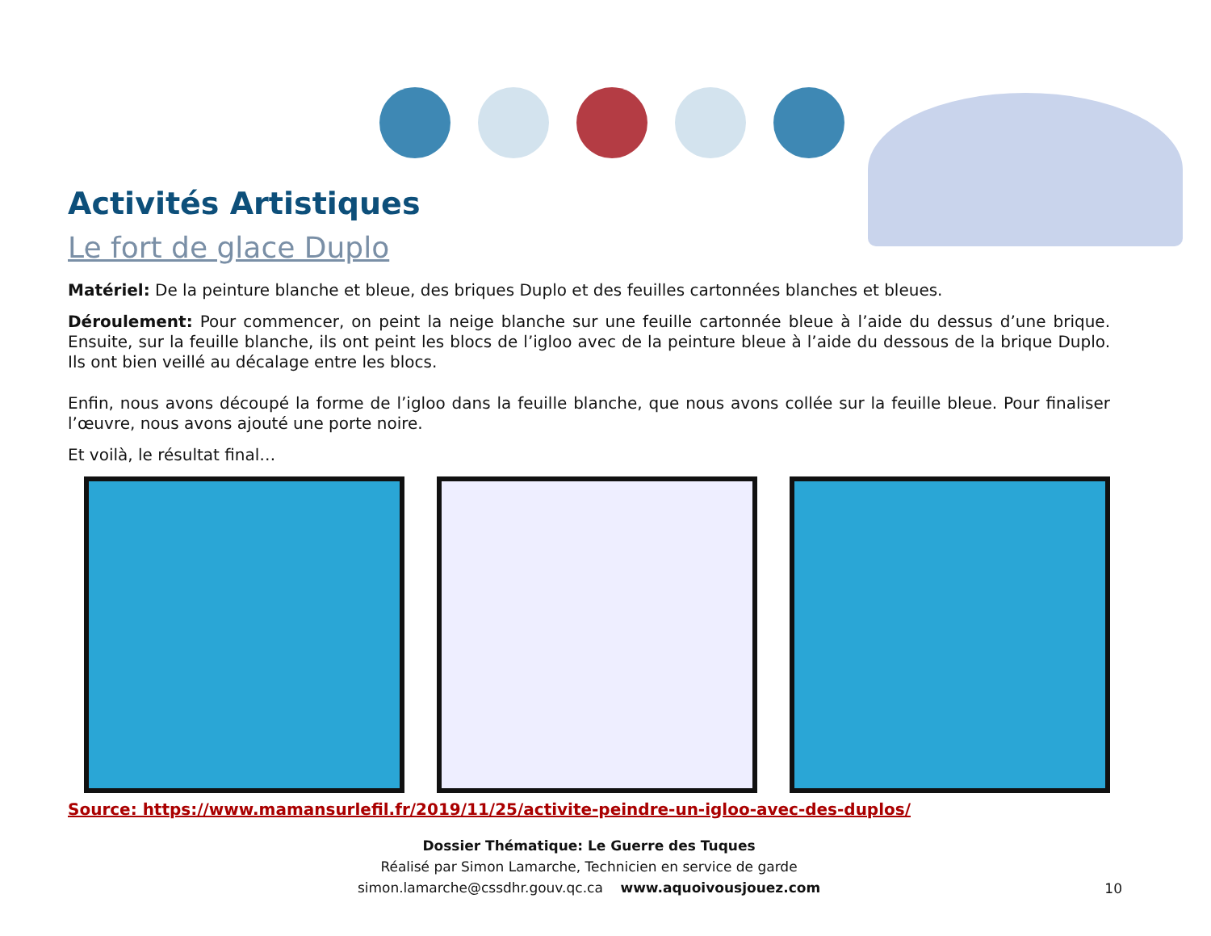Activités Artistiques
Le fort de glace Duplo
Matériel: De la peinture blanche et bleue, des briques Duplo et des feuilles cartonnées blanches et bleues.
Déroulement: Pour commencer, on peint la neige blanche sur une feuille cartonnée bleue à l’aide du dessus d’une brique. Ensuite, sur la feuille blanche, ils ont peint les blocs de l’igloo avec de la peinture bleue à l’aide du dessous de la brique Duplo. Ils ont bien veillé au décalage entre les blocs.
Enfin, nous avons découpé la forme de l’igloo dans la feuille blanche, que nous avons collée sur la feuille bleue. Pour finaliser l’œuvre, nous avons ajouté une porte noire.
Et voilà, le résultat final…
Source: https://www.mamansurlefil.fr/2019/11/25/activite-peindre-un-igloo-avec-des-duplos/
Dossier Thématique: Le Guerre des Tuques
Réalisé par Simon Lamarche, Technicien en service de garde
simon.lamarche@cssdhr.gouv.qc.ca www.aquoivousjouez.com
10